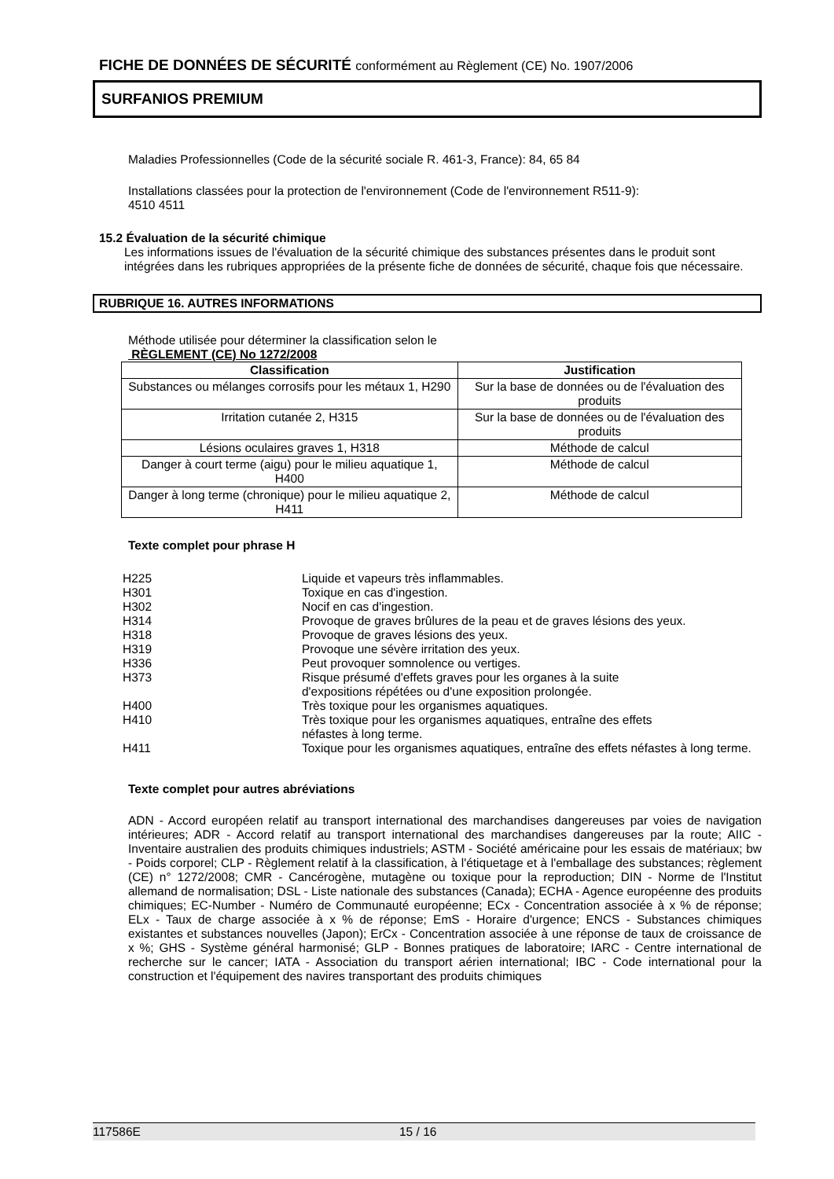FICHE DE DONNÉES DE SÉCURITÉ conformément au Règlement (CE) No. 1907/2006
SURFANIOS PREMIUM
Maladies Professionnelles (Code de la sécurité sociale R. 461-3, France): 84, 65 84
Installations classées pour la protection de l'environnement (Code de l'environnement R511-9):
4510 4511
15.2 Évaluation de la sécurité chimique
Les informations issues de l'évaluation de la sécurité chimique des substances présentes dans le produit sont intégrées dans les rubriques appropriées de la présente fiche de données de sécurité, chaque fois que nécessaire.
RUBRIQUE 16. AUTRES INFORMATIONS
Méthode utilisée pour déterminer la classification selon le
RÈGLEMENT (CE) No 1272/2008
| Classification | Justification |
| --- | --- |
| Substances ou mélanges corrosifs pour les métaux 1, H290 | Sur la base de données ou de l'évaluation des produits |
| Irritation cutanée 2, H315 | Sur la base de données ou de l'évaluation des produits |
| Lésions oculaires graves 1, H318 | Méthode de calcul |
| Danger à court terme (aigu) pour le milieu aquatique 1, H400 | Méthode de calcul |
| Danger à long terme (chronique) pour le milieu aquatique 2, H411 | Méthode de calcul |
Texte complet pour phrase H
| H225 | Liquide et vapeurs très inflammables. |
| H301 | Toxique en cas d'ingestion. |
| H302 | Nocif en cas d'ingestion. |
| H314 | Provoque de graves brûlures de la peau et de graves lésions des yeux. |
| H318 | Provoque de graves lésions des yeux. |
| H319 | Provoque une sévère irritation des yeux. |
| H336 | Peut provoquer somnolence ou vertiges. |
| H373 | Risque présumé d'effets graves pour les organes à la suite d'expositions répétées ou d'une exposition prolongée. |
| H400 | Très toxique pour les organismes aquatiques. |
| H410 | Très toxique pour les organismes aquatiques, entraîne des effets néfastes à long terme. |
| H411 | Toxique pour les organismes aquatiques, entraîne des effets néfastes à long terme. |
Texte complet pour autres abréviations
ADN - Accord européen relatif au transport international des marchandises dangereuses par voies de navigation intérieures; ADR - Accord relatif au transport international des marchandises dangereuses par la route; AIIC - Inventaire australien des produits chimiques industriels; ASTM - Société américaine pour les essais de matériaux; bw - Poids corporel; CLP - Règlement relatif à la classification, à l'étiquetage et à l'emballage des substances; règlement (CE) n° 1272/2008; CMR - Cancérogène, mutagène ou toxique pour la reproduction; DIN - Norme de l'Institut allemand de normalisation; DSL - Liste nationale des substances (Canada); ECHA - Agence européenne des produits chimiques; EC-Number - Numéro de Communauté européenne; ECx - Concentration associée à x % de réponse; ELx - Taux de charge associée à x % de réponse; EmS - Horaire d'urgence; ENCS - Substances chimiques existantes et substances nouvelles (Japon); ErCx - Concentration associée à une réponse de taux de croissance de x %; GHS - Système général harmonisé; GLP - Bonnes pratiques de laboratoire; IARC - Centre international de recherche sur le cancer; IATA - Association du transport aérien international; IBC - Code international pour la construction et l'équipement des navires transportant des produits chimiques
117586E 15 / 16